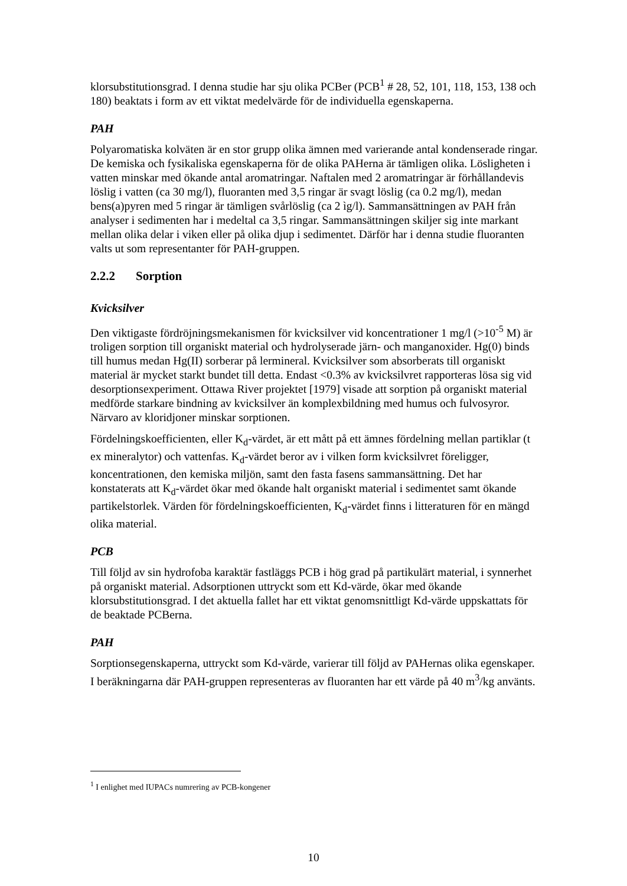klorsubstitutionsgrad. I denna studie har sju olika PCBer (PCB<sup>1</sup> # 28, 52, 101, 118, 153, 138 och 180) beaktats i form av ett viktat medelvärde för de individuella egenskaperna.
PAH
Polyaromatiska kolväten är en stor grupp olika ämnen med varierande antal kondenserade ringar. De kemiska och fysikaliska egenskaperna för de olika PAHerna är tämligen olika. Lösligheten i vatten minskar med ökande antal aromatringar. Naftalen med 2 aromatringar är förhållandevis löslig i vatten (ca 30 mg/l), fluoranten med 3,5 ringar är svagt löslig (ca 0.2 mg/l), medan bens(a)pyren med 5 ringar är tämligen svårlöslig (ca 2 ìg/l). Sammansättningen av PAH från analyser i sedimenten har i medeltal ca 3,5 ringar. Sammansättningen skiljer sig inte markant mellan olika delar i viken eller på olika djup i sedimentet. Därför har i denna studie fluoranten valts ut som representanter för PAH-gruppen.
2.2.2 Sorption
Kvicksilver
Den viktigaste fördröjningsmekanismen för kvicksilver vid koncentrationer 1 mg/l (>10<sup>-5</sup> M) är troligen sorption till organiskt material och hydrolyserade järn- och manganoxider. Hg(0) binds till humus medan Hg(II) sorberar på lermineral. Kvicksilver som absorberats till organiskt material är mycket starkt bundet till detta. Endast <0.3% av kvicksilvret rapporteras lösa sig vid desorptionsexperiment. Ottawa River projektet [1979] visade att sorption på organiskt material medförde starkare bindning av kvicksilver än komplexbildning med humus och fulvosyror. Närvaro av kloridjoner minskar sorptionen.
Fördelningskoefficienten, eller K<sub>d</sub>-värdet, är ett mått på ett ämnes fördelning mellan partiklar (t ex mineralytor) och vattenfas. K<sub>d</sub>-värdet beror av i vilken form kvicksilvret föreligger, koncentrationen, den kemiska miljön, samt den fasta fasens sammansättning. Det har konstaterats att K<sub>d</sub>-värdet ökar med ökande halt organiskt material i sedimentet samt ökande partikelstorlek. Värden för fördelningskoefficienten, K<sub>d</sub>-värdet finns i litteraturen för en mängd olika material.
PCB
Till följd av sin hydrofoba karaktär fastläggs PCB i hög grad på partikulärt material, i synnerhet på organiskt material. Adsorptionen uttryckt som ett Kd-värde, ökar med ökande klorsubstitutionsgrad. I det aktuella fallet har ett viktat genomsnittligt Kd-värde uppskattats för de beaktade PCBerna.
PAH
Sorptionsegenskaperna, uttryckt som Kd-värde, varierar till följd av PAHernas olika egenskaper. I beräkningarna där PAH-gruppen representeras av fluoranten har ett värde på 40 m<sup>3</sup>/kg använts.
<sup>1</sup> I enlighet med IUPACs numrering av PCB-kongener
10